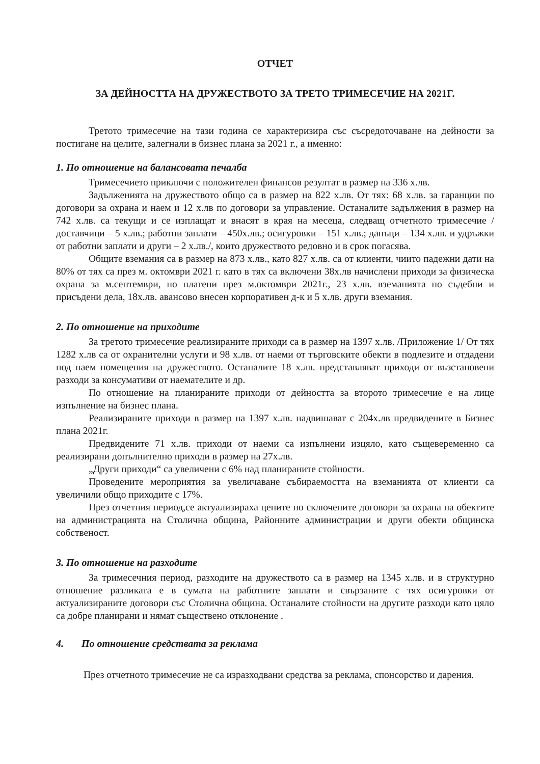ОТЧЕТ
ЗА ДЕЙНОСТТА НА ДРУЖЕСТВОТО ЗА ТРЕТО ТРИМЕСЕЧИЕ НА 2021Г.
Третото тримесечие на тази година се характеризира със съсредоточаване на дейности за постигане на целите, залегнали в бизнес плана за 2021 г., а именно:
1. По отношение на балансовата печалба
Тримесечието приключи с положителен финансов резултат в размер на 336 х.лв.
Задълженията на дружеството общо са в размер на 822 х.лв. От тях: 68 х.лв. за гаранции по договори за охрана и наем и 12 х.лв по договори за управление. Останалите задължения в размер на 742 х.лв. са текущи и се изплащат и внасят в края на месеца, следващ отчетното тримесечие / доставчици – 5 х.лв.; работни заплати – 450х.лв.; осигуровки – 151 х.лв.; данъци – 134 х.лв. и удръжки от работни заплати и други – 2 х.лв./, които дружеството редовно и в срок погасява.
Общите вземания са в размер на 873 х.лв., като 827 х.лв. са от клиенти, чиито падежни дати на 80% от тях са през м. октомври 2021 г. като в тях са включени 38х.лв начислени приходи за физическа охрана за м.септември, но платени през м.октомври 2021г., 23 х.лв. вземанията по съдебни и присъдени дела, 18х.лв. авансово внесен корпоративен д-к и 5 х.лв. други вземания.
2. По отношение на приходите
За третото тримесечие реализираните приходи са в размер на 1397 х.лв. /Приложение 1/ От тях 1282 х.лв са от охранителни услуги и 98 х.лв. от наеми от търговските обекти в подлезите и отдадени под наем помещения на дружеството. Останалите 18 х.лв. представляват приходи от възстановени разходи за консумативи от наемателите и др.
По отношение на планираните приходи от дейността за второто тримесечие е на лице изпълнение на бизнес плана.
Реализираните приходи в размер на 1397 х.лв. надвишават с 204х.лв предвидените в Бизнес плана 2021г.
Предвидените 71 х.лв. приходи от наеми са изпълнени изцяло, като същевеременно са реализирани допълнително приходи в размер на 27х.лв.
„Други приходи“ са увеличени с 6% над планираните стойности.
Проведените мероприятия за увеличаване събираемостта на вземанията от клиенти са увеличили общо приходите с 17%.
През отчетния период,се актуализираха цените по сключените договори за охрана на обектите на администрацията на Столична община, Районните администрации и други обекти общинска собственост.
3. По отношение на разходите
За тримесечния период, разходите на дружеството са в размер на 1345 х.лв. и в структурно отношение разликата е в сумата на работните заплати и свързаните с тях осигуровки от актуализираните договори със Столична община. Останалите стойности на другите разходи като цяло са добре планирани и нямат съществено отклонение .
4. По отношение средствата за реклама
През отчетното тримесечие не са изразходвани средства за реклама, спонсорство и дарения.